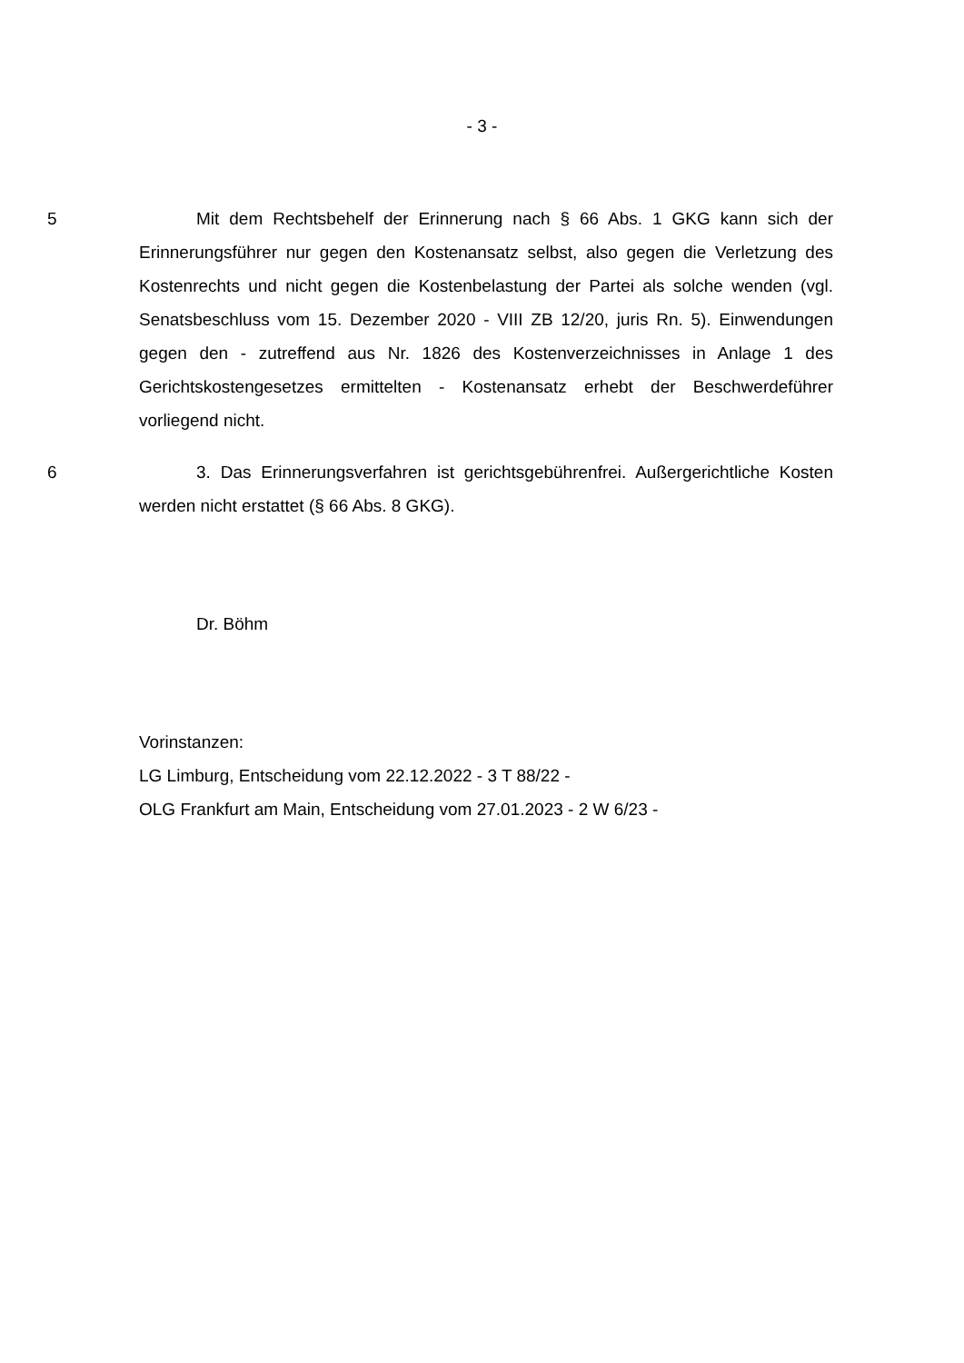- 3 -
5 Mit dem Rechtsbehelf der Erinnerung nach § 66 Abs. 1 GKG kann sich der Erinnerungsführer nur gegen den Kostenansatz selbst, also gegen die Verlet­zung des Kostenrechts und nicht gegen die Kostenbelastung der Partei als sol­che wenden (vgl. Senatsbeschluss vom 15. Dezember 2020 - VIII ZB 12/20, juris Rn. 5). Einwendungen gegen den - zutreffend aus Nr. 1826 des Kostenverzeich­nisses in Anlage 1 des Gerichtskostengesetzes ermittelten - Kostenansatz erhebt der Beschwerdeführer vorliegend nicht.
6 3. Das Erinnerungsverfahren ist gerichtsgebührenfrei. Außergerichtliche Kosten werden nicht erstattet (§ 66 Abs. 8 GKG).
Dr. Böhm
Vorinstanzen:
LG Limburg, Entscheidung vom 22.12.2022 - 3 T 88/22 -
OLG Frankfurt am Main, Entscheidung vom 27.01.2023 - 2 W 6/23 -